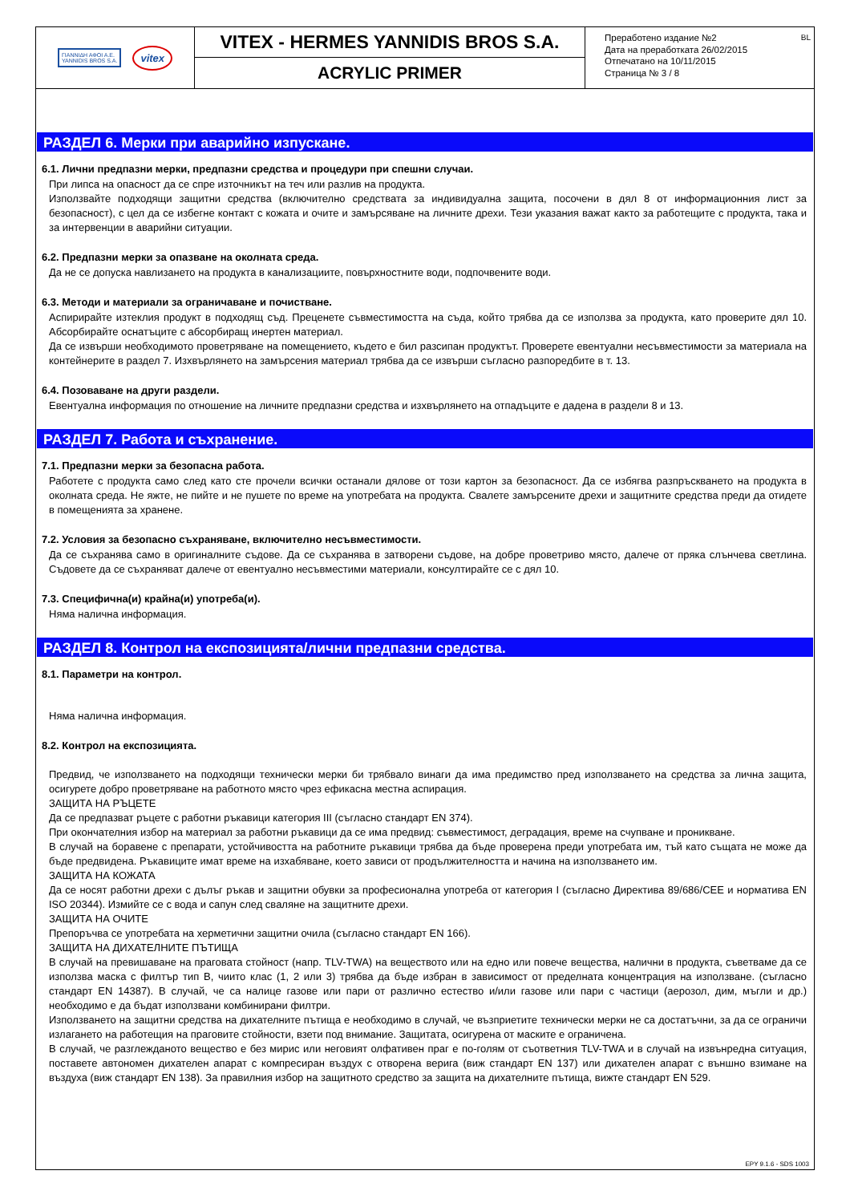ΓΙΑΝΝΙΔΗ ΑΦΟΙ Α.Ε.
YANNIDIS BROS S.A.
vitex
VITEX - HERMES YANNIDIS BROS S.A.
ACRYLIC PRIMER
Преработено издание №2
Дата на преработката 26/02/2015
Отпечатано на 10/11/2015
Страница № 3 / 8
BL
РАЗДЕЛ 6. Мерки при аварийно изпускане.
6.1. Лични предпазни мерки, предпазни средства и процедури при спешни случаи.
При липса на опасност да се спре източникът на теч или разлив на продукта.
Използвайте подходящи защитни средства (включително средствата за индивидуална защита, посочени в дял 8 от информационния лист за безопасност), с цел да се избегне контакт с кожата и очите и замърсяване на личните дрехи. Тези указания важат както за работещите с продукта, така и за интервенции в аварийни ситуации.
6.2. Предпазни мерки за опазване на околната среда.
Да не се допуска навлизането на продукта в канализациите, повърхностните води, подпочвените води.
6.3. Методи и материали за ограничаване и почистване.
Аспирирайте изтеклия продукт в подходящ съд. Преценете съвместимостта на съда, който трябва да се използва за продукта, като проверите дял 10. Абсорбирайте оснатъците с абсорбиращ инертен материал.
Да се извърши необходимото проветряване на помещението, където е бил разсипан продуктът. Проверете евентуални несъвместимости за материала на контейнерите в раздел 7. Изхвърлянето на замърсения материал трябва да се извърши съгласно разпоредбите в т. 13.
6.4. Позоваване на други раздели.
Евентуална информация по отношение на личните предпазни средства и изхвърлянето на отпадъците е дадена в раздели 8 и 13.
РАЗДЕЛ 7. Работа и съхранение.
7.1. Предпазни мерки за безопасна работа.
Работете с продукта само след като сте прочели всички останали дялове от този картон за безопасност. Да се избягва разпръскването на продукта в околната среда. Не яжте, не пийте и не пушете по време на употребата на продукта. Свалете замърсените дрехи и защитните средства преди да отидете в помещенията за хранене.
7.2. Условия за безопасно съхраняване, включително несъвместимости.
Да се съхранява само в оригиналните съдове. Да се съхранява в затворени съдове, на добре проветриво място, далече от пряка слънчева светлина. Съдовете да се съхраняват далече от евентуално несъвместими материали, консултирайте се с дял 10.
7.3. Специфична(и) крайна(и) употреба(и).
Няма налична информация.
РАЗДЕЛ 8. Контрол на експозицията/лични предпазни средства.
8.1. Параметри на контрол.
Няма налична информация.
8.2. Контрол на експозицията.
Предвид, че използването на подходящи технически мерки би трябвало винаги да има предимство пред използването на средства за лична защита, осигурете добро проветряване на работното място чрез ефикасна местна аспирация.
ЗАЩИТА НА РЪЦЕТЕ
Да се предпазват ръцете с работни ръкавици категория III (съгласно стандарт EN 374).
При окончателния избор на материал за работни ръкавици да се има предвид: съвместимост, деградация, време на счупване и проникване.
В случай на боравене с препарати, устойчивостта на работните ръкавици трябва да бъде проверена преди употребата им, тъй като същата не може да бъде предвидена. Ръкавиците имат време на изхабяване, което зависи от продължителността и начина на използването им.
ЗАЩИТА НА КОЖАТА
Да се носят работни дрехи с дълъг ръкав и защитни обувки за професионална употреба от категория I (съгласно Директива 89/686/CEE и норматива EN ISO 20344). Измийте се с вода и сапун след сваляне на защитните дрехи.
ЗАЩИТА НА ОЧИТЕ
Препоръчва се употребата на херметични защитни очила (съгласно стандарт EN 166).
ЗАЩИТА НА ДИХАТЕЛНИТЕ ПЪТИЩА
В случай на превишаване на праговата стойност (напр. TLV-TWA) на веществото или на едно или повече вещества, налични в продукта, съветваме да се използва маска с филтър тип B, чиито клас (1, 2 или 3) трябва да бъде избран в зависимост от пределната концентрация на използване. (съгласно стандарт EN 14387). В случай, че са налице газове или пари от различно естество и/или газове или пари с частици (аерозол, дим, мъгли и др.) необходимо е да бъдат използвани комбинирани филтри.
Използването на защитни средства на дихателните пътища е необходимо в случай, че възприетите технически мерки не са достатъчни, за да се ограничи излагането на работещия на праговите стойности, взети под внимание. Защитата, осигурена от маските е ограничена.
В случай, че разглежданото вещество е без мирис или неговият олфативен праг е по-голям от съответния TLV-TWA и в случай на извънредна ситуация, поставете автономен дихателен апарат с компресиран въздух с отворена верига (виж стандарт EN 137) или дихателен апарат с външно взимане на въздуха (виж стандарт EN 138). За правилния избор на защитното средство за защита на дихателните пътища, вижте стандарт EN 529.
EPY 9.1.6 - SDS 1003